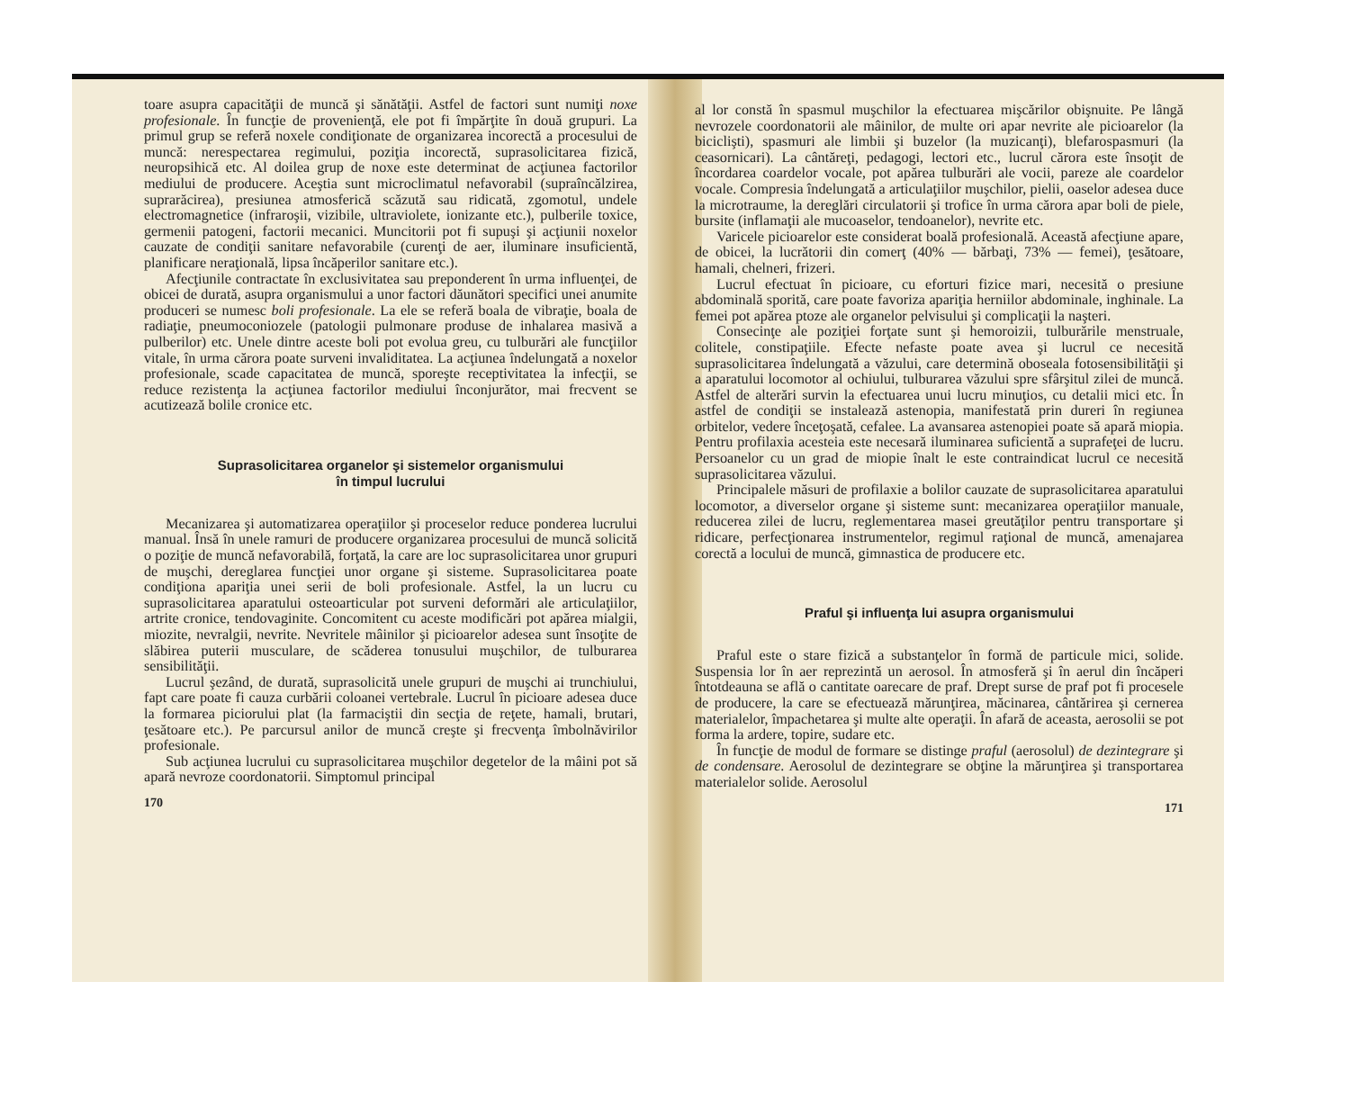toare asupra capacităţii de muncă şi sănătăţii. Astfel de factori sunt numiţi noxe profesionale. În funcţie de provenienţă, ele pot fi împărţite în două grupuri. La primul grup se referă noxele condiţionate de organizarea incorectă a procesului de muncă: nerespectarea regimului, poziţia incorectă, suprasolicitarea fizică, neuropsihică etc. Al doilea grup de noxe este determinat de acţiunea factorilor mediului de producere. Aceştia sunt microclimatul nefavorabil (supraîncălzirea, suprarăcirea), presiunea atmosferică scăzută sau ridicată, zgomotul, undele electromagnetice (infraroşii, vizibile, ultraviolete, ionizante etc.), pulberile toxice, germenii patogeni, factorii mecanici. Muncitorii pot fi supuşi şi acţiunii noxelor cauzate de condiţii sanitare nefavorabile (curenţi de aer, iluminare insuficientă, planificare neraţională, lipsa încăperilor sanitare etc.).
Afecţiunile contractate în exclusivitatea sau preponderent în urma influenţei, de obicei de durată, asupra organismului a unor factori dăunători specifici unei anumite produceri se numesc boli profesionale. La ele se referă boala de vibraţie, boala de radiaţie, pneumoconiozele (patologii pulmonare produse de inhalarea masivă a pulberilor) etc. Unele dintre aceste boli pot evolua greu, cu tulburări ale funcţiilor vitale, în urma cărora poate surveni invaliditatea. La acţiunea îndelungată a noxelor profesionale, scade capacitatea de muncă, sporeşte receptivitatea la infecţii, se reduce rezistenţa la acţiunea factorilor mediului înconjurător, mai frecvent se acutizează bolile cronice etc.
Suprasolicitarea organelor şi sistemelor organismului
în timpul lucrului
Mecanizarea şi automatizarea operaţiilor şi proceselor reduce ponderea lucrului manual. Însă în unele ramuri de producere organizarea procesului de muncă solicită o poziţie de muncă nefavorabilă, forţată, la care are loc suprasolicitarea unor grupuri de muşchi, dereglarea funcţiei unor organe şi sisteme. Suprasolicitarea poate condiţiona apariţia unei serii de boli profesionale. Astfel, la un lucru cu suprasolicitarea aparatului osteoarticular pot surveni deformări ale articulaţiilor, artrite cronice, tendovaginite. Concomitent cu aceste modificări pot apărea mialgii, miozite, nevralgii, nevrite. Nevritele mâinilor şi picioarelor adesea sunt însoţite de slăbirea puterii musculare, de scăderea tonusului muşchilor, de tulburarea sensibilităţii.
Lucrul şezând, de durată, suprasolicită unele grupuri de muşchi ai trunchiului, fapt care poate fi cauza curbării coloanei vertebrale. Lucrul în picioare adesea duce la formarea piciorului plat (la farmaciştii din secţia de reţete, hamali, brutari, ţesătoare etc.). Pe parcursul anilor de muncă creşte şi frecvenţa îmbolnăvirilor profesionale.
Sub acţiunea lucrului cu suprasolicitarea muşchilor degetelor de la mâini pot să apară nevroze coordonatorii. Simptomul principal
170
al lor constă în spasmul muşchilor la efectuarea mişcărilor obişnuite. Pe lângă nevrozele coordonatorii ale mâinilor, de multe ori apar nevrite ale picioarelor (la biciclişti), spasmuri ale limbii şi buzelor (la muzicanţi), blefarospasmuri (la ceasornicari). La cântăreţi, pedagogi, lectori etc., lucrul cărora este însoţit de încordarea coardelor vocale, pot apărea tulburări ale vocii, pareze ale coardelor vocale. Compresia îndelungată a articulaţiilor muşchilor, pielii, oaselor adesea duce la microtraume, la dereglări circulatorii şi trofice în urma cărora apar boli de piele, bursite (inflamaţii ale mucoaselor, tendoanelor), nevrite etc.
Varicele picioarelor este considerat boală profesională. Această afecţiune apare, de obicei, la lucrătorii din comerţ (40% — bărbaţi, 73% — femei), ţesătoare, hamali, chelneri, frizeri.
Lucrul efectuat în picioare, cu eforturi fizice mari, necesită o presiune abdominală sporită, care poate favoriza apariţia herniilor abdominale, inghinale. La femei pot apărea ptoze ale organelor pelvisului şi complicaţii la naşteri.
Consecinţe ale poziţiei forţate sunt şi hemoroizii, tulburările menstruale, colitele, constipaţiile. Efecte nefaste poate avea şi lucrul ce necesită suprasolicitarea îndelungată a văzului, care determină oboseala fotosensibilităţii şi a aparatului locomotor al ochiului, tulburarea văzului spre sfârşitul zilei de muncă. Astfel de alterări survin la efectuarea unui lucru minuţios, cu detalii mici etc. În astfel de condiţii se instalează astenopia, manifestată prin dureri în regiunea orbitelor, vedere înceţoşată, cefalee. La avansarea astenopiei poate să apară miopia. Pentru profilaxia acesteia este necesară iluminarea suficientă a suprafeţei de lucru. Persoanelor cu un grad de miopie înalt le este contraindicat lucrul ce necesită suprasolicitarea văzului.
Principalele măsuri de profilaxie a bolilor cauzate de suprasolicitarea aparatului locomotor, a diverselor organe şi sisteme sunt: mecanizarea operaţiilor manuale, reducerea zilei de lucru, reglementarea masei greutăţilor pentru transportare şi ridicare, perfecţionarea instrumentelor, regimul raţional de muncă, amenajarea corectă a locului de muncă, gimnastica de producere etc.
Praful şi influenţa lui asupra organismului
Praful este o stare fizică a substanţelor în formă de particule mici, solide. Suspensia lor în aer reprezintă un aerosol. În atmosferă şi în aerul din încăperi întotdeauna se află o cantitate oarecare de praf. Drept surse de praf pot fi procesele de producere, la care se efectuează mărunţirea, măcinarea, cântărirea şi cernerea materialelor, împachetarea şi multe alte operaţii. În afară de aceasta, aerosolii se pot forma la ardere, topire, sudare etc.
În funcţie de modul de formare se distinge praful (aerosolul) de dezintegrare şi de condensare. Aerosolul de dezintegrare se obţine la mărunţirea şi transportarea materialelor solide. Aerosolul
171